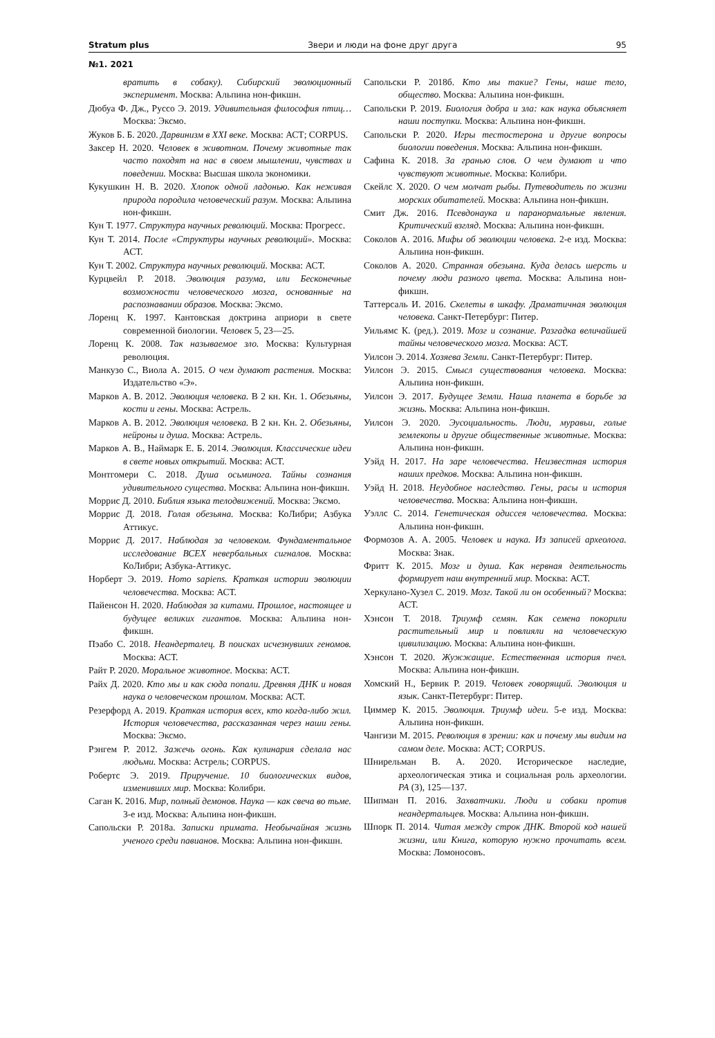Stratum plus Звери и люди на фоне друг друга 95
№1. 2021
вратить в собаку). Сибирский эволюционный эксперимент. Москва: Альпина нон-фикшн.
Дюбуа Ф. Дж., Руссо Э. 2019. Удивительная философия птиц… Москва: Эксмо.
Жуков Б. Б. 2020. Дарвинизм в XXI веке. Москва: АСТ; CORPUS.
Заксер Н. 2020. Человек в животном. Почему животные так часто походят на нас в своем мышлении, чувствах и поведении. Москва: Высшая школа экономики.
Кукушкин Н. В. 2020. Хлопок одной ладонью. Как неживая природа породила человеческий разум. Москва: Альпина нон-фикшн.
Кун Т. 1977. Структура научных революций. Москва: Прогресс.
Кун Т. 2014. После «Структуры научных революций». Москва: АСТ.
Кун Т. 2002. Структура научных революций. Москва: АСТ.
Курцвейл Р. 2018. Эволюция разума, или Бесконечные возможности человеческого мозга, основанные на распознавании образов. Москва: Эксмо.
Лоренц К. 1997. Кантовская доктрина априори в свете современной биологии. Человек 5, 23—25.
Лоренц К. 2008. Так называемое зло. Москва: Культурная революция.
Манкузо С., Виола А. 2015. О чем думают растения. Москва: Издательство «Э».
Марков А. В. 2012. Эволюция человека. В 2 кн. Кн. 1. Обезьяны, кости и гены. Москва: Астрель.
Марков А. В. 2012. Эволюция человека. В 2 кн. Кн. 2. Обезьяны, нейроны и душа. Москва: Астрель.
Марков А. В., Наймарк Е. Б. 2014. Эволюция. Классические идеи в свете новых открытий. Москва: АСТ.
Монтгомери С. 2018. Душа осьминога. Тайны сознания удивительного существа. Москва: Альпина нон-фикшн.
Моррис Д. 2010. Библия языка телодвижений. Москва: Эксмо.
Моррис Д. 2018. Голая обезьяна. Москва: КоЛибри; Азбука Аттикус.
Моррис Д. 2017. Наблюдая за человеком. Фундаментальное исследование ВСЕХ невербальных сигналов. Москва: КоЛибри; Азбука-Аттикус.
Норберт Э. 2019. Homo sapiens. Краткая истории эволюции человечества. Москва: АСТ.
Пайенсон Н. 2020. Наблюдая за китами. Прошлое, настоящее и будущее великих гигантов. Москва: Альпина нон-фикшн.
Пэабо С. 2018. Неандерталец. В поисках исчезнувших геномов. Москва: АСТ.
Райт Р. 2020. Моральное животное. Москва: АСТ.
Райх Д. 2020. Кто мы и как сюда попали. Древняя ДНК и новая наука о человеческом прошлом. Москва: АСТ.
Резерфорд А. 2019. Краткая история всех, кто когда-либо жил. История человечества, рассказанная через наши гены. Москва: Эксмо.
Рэнгем Р. 2012. Зажечь огонь. Как кулинария сделала нас людьми. Москва: Астрель; CORPUS.
Робертс Э. 2019. Приручение. 10 биологических видов, изменивших мир. Москва: Колибри.
Саган К. 2016. Мир, полный демонов. Наука — как свеча во тьме. 3-е изд. Москва: Альпина нон-фикшн.
Сапольски Р. 2018а. Записки примата. Необычайная жизнь ученого среди павианов. Москва: Альпина нон-фикшн.
Сапольски Р. 2018б. Кто мы такие? Гены, наше тело, общество. Москва: Альпина нон-фикшн.
Сапольски Р. 2019. Биология добра и зла: как наука объясняет наши поступки. Москва: Альпина нон-фикшн.
Сапольски Р. 2020. Игры тестостерона и другие вопросы биологии поведения. Москва: Альпина нон-фикшн.
Сафина К. 2018. За гранью слов. О чем думают и что чувствуют животные. Москва: Колибри.
Скейлс Х. 2020. О чем молчат рыбы. Путеводитель по жизни морских обитателей. Москва: Альпина нон-фикшн.
Смит Дж. 2016. Псевдонаука и паранормальные явления. Критический взгляд. Москва: Альпина нон-фикшн.
Соколов А. 2016. Мифы об эволюции человека. 2-е изд. Москва: Альпина нон-фикшн.
Соколов А. 2020. Странная обезьяна. Куда делась шерсть и почему люди разного цвета. Москва: Альпина нон-фикшн.
Таттерсаль И. 2016. Скелеты в шкафу. Драматичная эволюция человека. Санкт-Петербург: Питер.
Уильямс К. (ред.). 2019. Мозг и сознание. Разгадка величайшей тайны человеческого мозга. Москва: АСТ.
Уилсон Э. 2014. Хозяева Земли. Санкт-Петербург: Питер.
Уилсон Э. 2015. Смысл существования человека. Москва: Альпина нон-фикшн.
Уилсон Э. 2017. Будущее Земли. Наша планета в борьбе за жизнь. Москва: Альпина нон-фикшн.
Уилсон Э. 2020. Эусоциальность. Люди, муравьи, голые землекопы и другие общественные животные. Москва: Альпина нон-фикшн.
Уэйд Н. 2017. На заре человечества. Неизвестная история наших предков. Москва: Альпина нон-фикшн.
Уэйд Н. 2018. Неудобное наследство. Гены, расы и история человечества. Москва: Альпина нон-фикшн.
Уэллс С. 2014. Генетическая одиссея человечества. Москва: Альпина нон-фикшн.
Формозов А. А. 2005. Человек и наука. Из записей археолога. Москва: Знак.
Фритт К. 2015. Мозг и душа. Как нервная деятельность формирует наш внутренний мир. Москва: АСТ.
Херкулано-Хузел С. 2019. Мозг. Такой ли он особенный? Москва: АСТ.
Хэнсон Т. 2018. Триумф семян. Как семена покорили растительный мир и повлияли на человеческую цивилизацию. Москва: Альпина нон-фикшн.
Хэнсон Т. 2020. Жужжащие. Естественная история пчел. Москва: Альпина нон-фикшн.
Хомский Н., Бервик Р. 2019. Человек говорящий. Эволюция и язык. Санкт-Петербург: Питер.
Циммер К. 2015. Эволюция. Триумф идеи. 5-е изд. Москва: Альпина нон-фикшн.
Чангизи М. 2015. Революция в зрении: как и почему мы видим на самом деле. Москва: АСТ; CORPUS.
Шнирельман В. А. 2020. Историческое наследие, археологическая этика и социальная роль археологии. РА (3), 125—137.
Шипман П. 2016. Захватчики. Люди и собаки против неандертальцев. Москва: Альпина нон-фикшн.
Шпорк П. 2014. Читая между строк ДНК. Второй код нашей жизни, или Книга, которую нужно прочитать всем. Москва: Ломоносовъ.